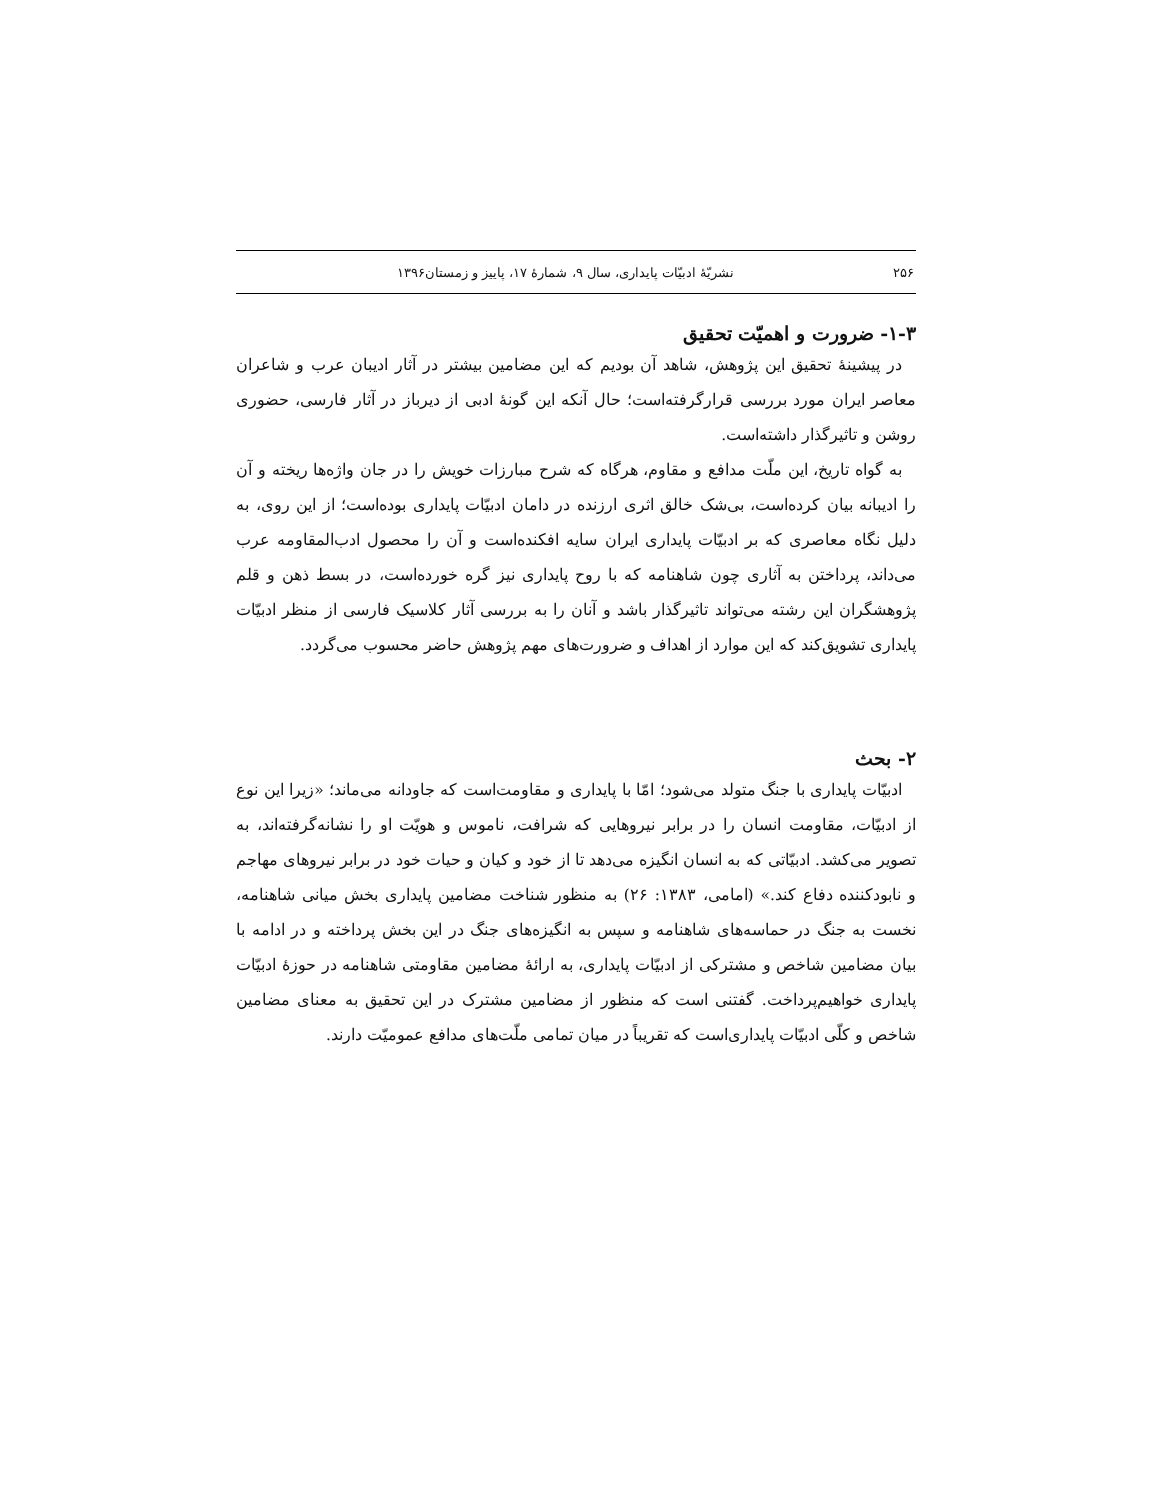۲۵۶ نشریّهٔ ادبیّات پایداری، سال ۹، شمارهٔ ۱۷، پاییز و زمستان۱۳۹۶
۱-۳- ضرورت و اهمیّت تحقیق
در پیشینهٔ تحقیق این پژوهش، شاهد آن بودیم که این مضامین بیشتر در آثار ادیبان عرب و شاعران معاصر ایران مورد بررسی قرارگرفته‌است؛ حال آنکه این گونهٔ ادبی از دیرباز در آثار فارسی، حضوری روشن و تاثیرگذار داشته‌است.
به گواه تاریخ، این ملّت مدافع و مقاوم، هرگاه که شرح مبارزات خویش را در جان واژه‌ها ریخته و آن را ادیبانه بیان کرده‌است، بی‌شک خالق اثری ارزنده در دامان ادبیّات پایداری بوده‌است؛ از این روی، به دلیل نگاه معاصری که بر ادبیّات پایداری ایران سایه افکنده‌است و آن را محصول ادب‌المقاومه عرب می‌داند، پرداختن به آثاری چون شاهنامه که با روح پایداری نیز گره خورده‌است، در بسط ذهن و قلم پژوهشگران این رشته می‌تواند تاثیرگذار باشد و آنان را به بررسی آثار کلاسیک فارسی از منظر ادبیّات پایداری تشویق‌کند که این موارد از اهداف و ضرورت‌های مهم پژوهش حاضر محسوب می‌گردد.
۲- بحث
ادبیّات پایداری با جنگ متولد می‌شود؛ امّا با پایداری و مقاومت‌است که جاودانه می‌ماند؛ «زیرا این نوع از ادبیّات، مقاومت انسان را در برابر نیروهایی که شرافت، ناموس و هویّت او را نشانه‌گرفته‌اند، به تصویر می‌کشد. ادبیّاتی که به انسان انگیزه می‌دهد تا از خود و کیان و حیات خود در برابر نیروهای مهاجم و نابودکننده دفاع کند.» (امامی، ۱۳۸۳: ۲۶) به منظور شناخت مضامین پایداری بخش میانی شاهنامه، نخست به جنگ در حماسه‌های شاهنامه و سپس به انگیزه‌های جنگ در این بخش پرداخته و در ادامه با بیان مضامین شاخص و مشترکی از ادبیّات پایداری، به ارائهٔ مضامین مقاومتی شاهنامه در حوزهٔ ادبیّات پایداری خواهیم‌پرداخت. گفتنی است که منظور از مضامین مشترک در این تحقیق به معنای مضامین شاخص و کلّی ادبیّات پایداری‌است که تقریباً در میان تمامی ملّت‌های مدافع عمومیّت دارند.